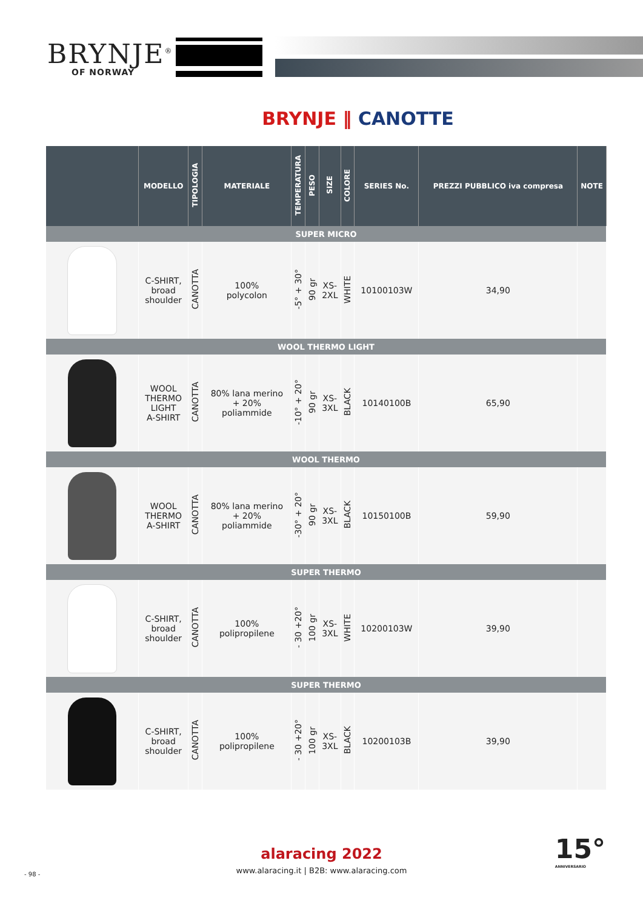BRYNJE<sup>®</sup>
OF NORWAY
BRYNJE ‖ CANOTTE
| | MODELLO | TIPOLOGIA | MATERIALE | TEMPERATURA | PESO | SIZE | COLORE | SERIES No. | PREZZI PUBBLICO iva compresa | NOTE |
| --- | --- | --- | --- | --- | --- | --- | --- | --- | --- | --- |
| SUPER MICRO | | | | | | | | | | |
| | C-SHIRT, broad shoulder | CANOTTA | 100% polycolon | -5° + 30° | 90 gr | XS- 2XL | WHITE | 10100103W | 34,90 | |
| WOOL THERMO LIGHT | | | | | | | | | | |
| | WOOL THERMO LIGHT A-SHIRT | CANOTTA | 80% lana merino + 20% poliammide | -10° + 20° | 90 gr | XS- 3XL | BLACK | 10140100B | 65,90 | |
| WOOL THERMO | | | | | | | | | | |
| | WOOL THERMO A-SHIRT | CANOTTA | 80% lana merino + 20% poliammide | -30° + 20° | 90 gr | XS- 3XL | BLACK | 10150100B | 59,90 | |
| SUPER THERMO | | | | | | | | | | |
| | C-SHIRT, broad shoulder | CANOTTA | 100% polipropilene | - 30 +20° | 100 gr | XS- 3XL | WHITE | 10200103W | 39,90 | |
| SUPER THERMO | | | | | | | | | | |
| | C-SHIRT, broad shoulder | CANOTTA | 100% polipropilene | - 30 +20° | 100 gr | XS- 3XL | BLACK | 10200103B | 39,90 | |
alaracing 2022
www.alaracing.it | B2B: www.alaracing.com
- 98 -
15°
ANNIVERSARIO